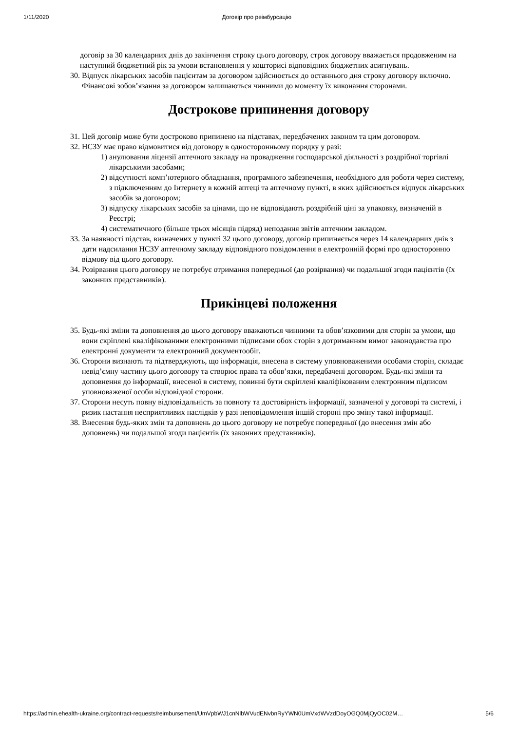1/11/2020 Договір про реімбурсацію
договір за 30 календарних днів до закінчення строку цього договору, строк договору вважається продовженим на наступний бюджетний рік за умови встановлення у кошторисі відповідних бюджетних асигнувань.
30. Відпуск лікарських засобів пацієнтам за договором здійснюється до останнього дня строку договору включно. Фінансові зобов’язання за договором залишаються чинними до моменту їх виконання сторонами.
Дострокове припинення договору
31. Цей договір може бути достроково припинено на підставах, передбачених законом та цим договором.
32. НСЗУ має право відмовитися від договору в односторонньому порядку у разі:
1) анулювання ліцензії аптечного закладу на провадження господарської діяльності з роздрібної торгівлі лікарськими засобами;
2) відсутності комп’ютерного обладнання, програмного забезпечення, необхідного для роботи через систему, з підключенням до Інтернету в кожній аптеці та аптечному пункті, в яких здійснюється відпуск лікарських засобів за договором;
3) відпуску лікарських засобів за цінами, що не відповідають роздрібній ціні за упаковку, визначеній в Реєстрі;
4) систематичного (більше трьох місяців підряд) неподання звітів аптечним закладом.
33. За наявності підстав, визначених у пункті 32 цього договору, договір припиняється через 14 календарних днів з дати надсилання НСЗУ аптечному закладу відповідного повідомлення в електронній формі про односторонню відмову від цього договору.
34. Розірвання цього договору не потребує отримання попередньої (до розірвання) чи подальшої згоди пацієнтів (їх законних представників).
Прикінцеві положення
35. Будь-які зміни та доповнення до цього договору вважаються чинними та обов’язковими для сторін за умови, що вони скріплені кваліфікованими електронними підписами обох сторін з дотриманням вимог законодавства про електронні документи та електронний документообіг.
36. Сторони визнають та підтверджують, що інформація, внесена в систему уповноваженими особами сторін, складає невід’ємну частину цього договору та створює права та обов’язки, передбачені договором. Будь-які зміни та доповнення до інформації, внесеної в систему, повинні бути скріплені кваліфікованим електронним підписом уповноваженої особи відповідної сторони.
37. Сторони несуть повну відповідальність за повноту та достовірність інформації, зазначеної у договорі та системі, і ризик настання несприятливих наслідків у разі неповідомлення іншій стороні про зміну такої інформації.
38. Внесення будь-яких змін та доповнень до цього договору не потребує попередньої (до внесення змін або доповнень) чи подальшої згоди пацієнтів (їх законних представників).
https://admin.ehealth-ukraine.org/contract-requests/reimbursement/UmVpbWJ1cnNlbWVudENvbnRyYWN0UmVxdWVzdDoyOGQ0MjQyOC02M… 5/6